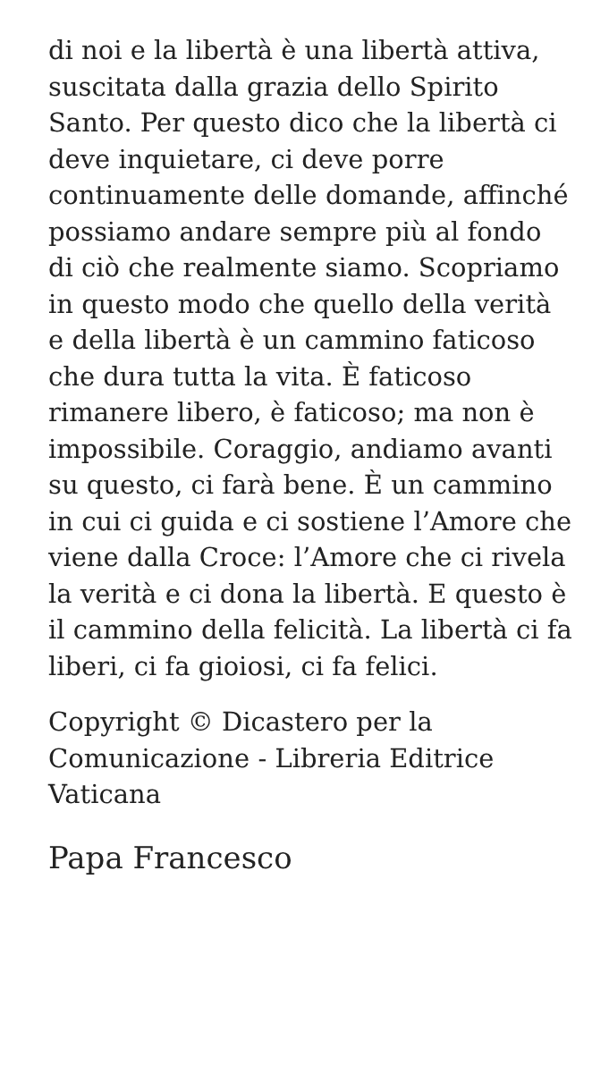di noi e la libertà è una libertà attiva, suscitata dalla grazia dello Spirito Santo. Per questo dico che la libertà ci deve inquietare, ci deve porre continuamente delle domande, affinché possiamo andare sempre più al fondo di ciò che realmente siamo. Scopriamo in questo modo che quello della verità e della libertà è un cammino faticoso che dura tutta la vita. È faticoso rimanere libero, è faticoso; ma non è impossibile. Coraggio, andiamo avanti su questo, ci farà bene. È un cammino in cui ci guida e ci sostiene l’Amore che viene dalla Croce: l’Amore che ci rivela la verità e ci dona la libertà. E questo è il cammino della felicità. La libertà ci fa liberi, ci fa gioiosi, ci fa felici.
Copyright © Dicastero per la Comunicazione - Libreria Editrice Vaticana
Papa Francesco